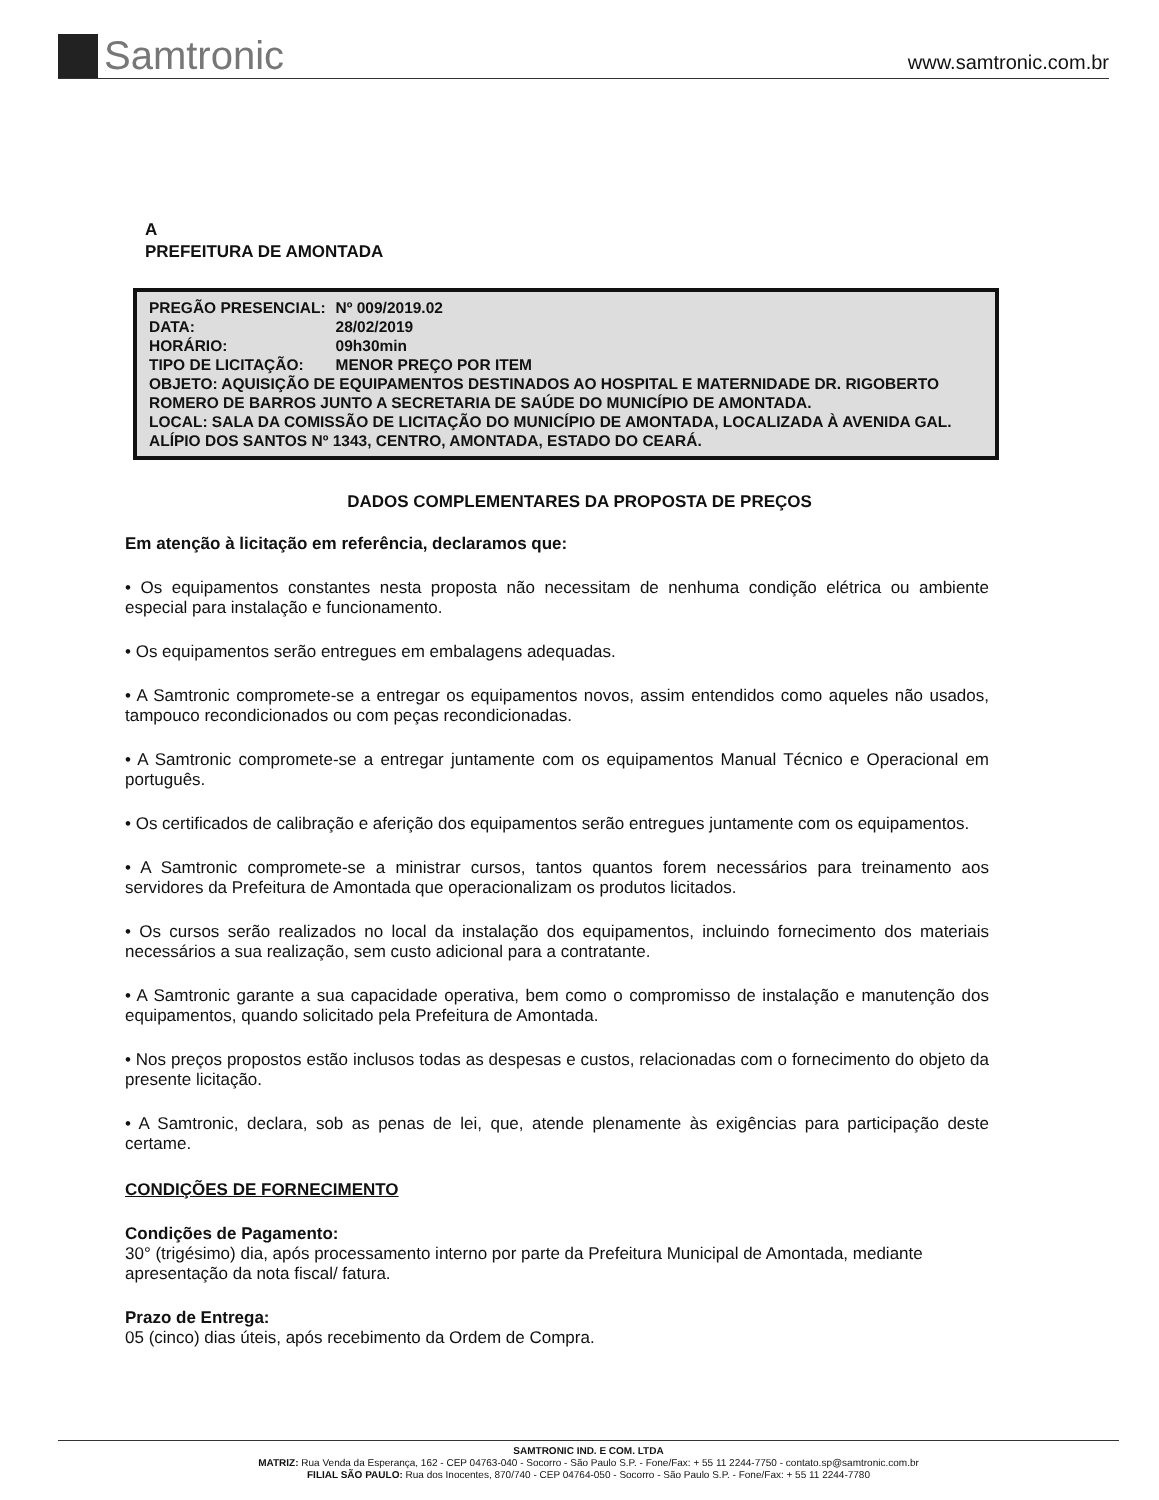Samtronic
www.samtronic.com.br
A
PREFEITURA DE AMONTADA
| PREGÃO PRESENCIAL: | Nº 009/2019.02 |
| DATA: | 28/02/2019 |
| HORÁRIO: | 09h30min |
| TIPO DE LICITAÇÃO: | MENOR PREÇO POR ITEM |
OBJETO: AQUISIÇÃO DE EQUIPAMENTOS DESTINADOS AO HOSPITAL E MATERNIDADE DR. RIGOBERTO ROMERO DE BARROS JUNTO A SECRETARIA DE SAÚDE DO MUNICÍPIO DE AMONTADA.
LOCAL: SALA DA COMISSÃO DE LICITAÇÃO DO MUNICÍPIO DE AMONTADA, LOCALIZADA À AVENIDA GAL. ALÍPIO DOS SANTOS Nº 1343, CENTRO, AMONTADA, ESTADO DO CEARÁ.
DADOS COMPLEMENTARES DA PROPOSTA DE PREÇOS
Em atenção à licitação em referência, declaramos que:
• Os equipamentos constantes nesta proposta não necessitam de nenhuma condição elétrica ou ambiente especial para instalação e funcionamento.
• Os equipamentos serão entregues em embalagens adequadas.
• A Samtronic compromete-se a entregar os equipamentos novos, assim entendidos como aqueles não usados, tampouco recondicionados ou com peças recondicionadas.
• A Samtronic compromete-se a entregar juntamente com os equipamentos Manual Técnico e Operacional em português.
• Os certificados de calibração e aferição dos equipamentos serão entregues juntamente com os equipamentos.
• A Samtronic compromete-se a ministrar cursos, tantos quantos forem necessários para treinamento aos servidores da Prefeitura de Amontada que operacionalizam os produtos licitados.
• Os cursos serão realizados no local da instalação dos equipamentos, incluindo fornecimento dos materiais necessários a sua realização, sem custo adicional para a contratante.
• A Samtronic garante a sua capacidade operativa, bem como o compromisso de instalação e manutenção dos equipamentos, quando solicitado pela Prefeitura de Amontada.
• Nos preços propostos estão inclusos todas as despesas e custos, relacionadas com o fornecimento do objeto da presente licitação.
• A Samtronic, declara, sob as penas de lei, que, atende plenamente às exigências para participação deste certame.
CONDIÇÕES DE FORNECIMENTO
Condições de Pagamento:
30° (trigésimo) dia, após processamento interno por parte da Prefeitura Municipal de Amontada, mediante apresentação da nota fiscal/ fatura.
Prazo de Entrega:
05 (cinco) dias úteis, após recebimento da Ordem de Compra.
SAMTRONIC IND. E COM. LTDA
MATRIZ: Rua Venda da Esperança, 162 - CEP 04763-040 - Socorro - São Paulo S.P. - Fone/Fax: + 55 11 2244-7750 - contato.sp@samtronic.com.br
FILIAL SÃO PAULO: Rua dos Inocentes, 870/740 - CEP 04764-050 - Socorro - São Paulo S.P. - Fone/Fax: + 55 11 2244-7780